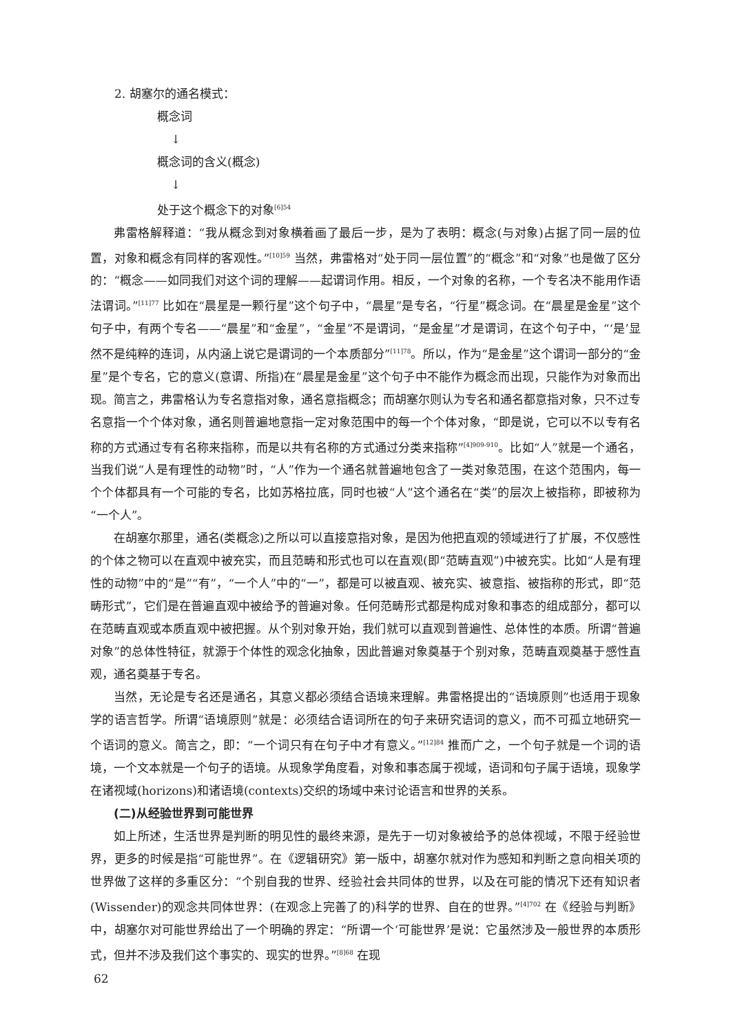2. 胡塞尔的通名模式：
概念词
↓
概念词的含义(概念)
↓
处于这个概念下的对象<sup>[6]54</sup>
弗雷格解释道：“我从概念到对象横着画了最后一步，是为了表明：概念(与对象)占据了同一层的位置，对象和概念有同样的客观性。”<sup>[10]59</sup> 当然，弗雷格对“处于同一层位置”的“概念”和“对象”也是做了区分的：“概念——如同我们对这个词的理解——起谓词作用。相反，一个对象的名称，一个专名决不能用作语法谓词。”<sup>[11]77</sup> 比如在“晨星是一颗行星”这个句子中，“晨星”是专名，“行星”概念词。在“晨星是金星”这个句子中，有两个专名——“晨星”和“金星”，“金星”不是谓词，“是金星”才是谓词，在这个句子中，“‘是’显然不是纯粹的连词，从内涵上说它是谓词的一个本质部分”<sup>[11]78</sup>。所以，作为“是金星”这个谓词一部分的“金星”是个专名，它的意义(意谓、所指)在“晨星是金星”这个句子中不能作为概念而出现，只能作为对象而出现。简言之，弗雷格认为专名意指对象，通名意指概念；而胡塞尔则认为专名和通名都意指对象，只不过专名意指一个个体对象，通名则普遍地意指一定对象范围中的每一个个体对象，“即是说，它可以不以专有名称的方式通过专有名称来指称，而是以共有名称的方式通过分类来指称”<sup>[4]909-910</sup>。比如“人”就是一个通名，当我们说“人是有理性的动物”时，“人”作为一个通名就普遍地包含了一类对象范围，在这个范围内，每一个个体都具有一个可能的专名，比如苏格拉底，同时也被“人”这个通名在“类”的层次上被指称，即被称为“一个人”。
在胡塞尔那里，通名(类概念)之所以可以直接意指对象，是因为他把直观的领域进行了扩展，不仅感性的个体之物可以在直观中被充实，而且范畴和形式也可以在直观(即“范畴直观”)中被充实。比如“人是有理性的动物”中的“是”“有”，“一个人”中的“一”，都是可以被直观、被充实、被意指、被指称的形式，即“范畴形式”，它们是在普遍直观中被给予的普遍对象。任何范畴形式都是构成对象和事态的组成部分，都可以在范畴直观或本质直观中被把握。从个别对象开始，我们就可以直观到普遍性、总体性的本质。所谓“普遍对象”的总体性特征，就源于个体性的观念化抽象，因此普遍对象奠基于个别对象，范畴直观奠基于感性直观，通名奠基于专名。
当然，无论是专名还是通名，其意义都必须结合语境来理解。弗雷格提出的“语境原则”也适用于现象学的语言哲学。所谓“语境原则”就是：必须结合语词所在的句子来研究语词的意义，而不可孤立地研究一个语词的意义。简言之，即：“一个词只有在句子中才有意义。”<sup>[12]84</sup> 推而广之，一个句子就是一个词的语境，一个文本就是一个句子的语境。从现象学角度看，对象和事态属于视域，语词和句子属于语境，现象学在诸视域(horizons)和诸语境(contexts)交织的场域中来讨论语言和世界的关系。
(二)从经验世界到可能世界
如上所述，生活世界是判断的明见性的最终来源，是先于一切对象被给予的总体视域，不限于经验世界，更多的时候是指“可能世界”。在《逻辑研究》第一版中，胡塞尔就对作为感知和判断之意向相关项的世界做了这样的多重区分：“个别自我的世界、经验社会共同体的世界，以及在可能的情况下还有知识者(Wissender)的观念共同体世界：(在观念上完善了的)科学的世界、自在的世界。”<sup>[4]702</sup> 在《经验与判断》中，胡塞尔对可能世界给出了一个明确的界定：“所谓一个‘可能世界’是说：它虽然涉及一般世界的本质形式，但并不涉及我们这个事实的、现实的世界。”<sup>[8]68</sup> 在现
62